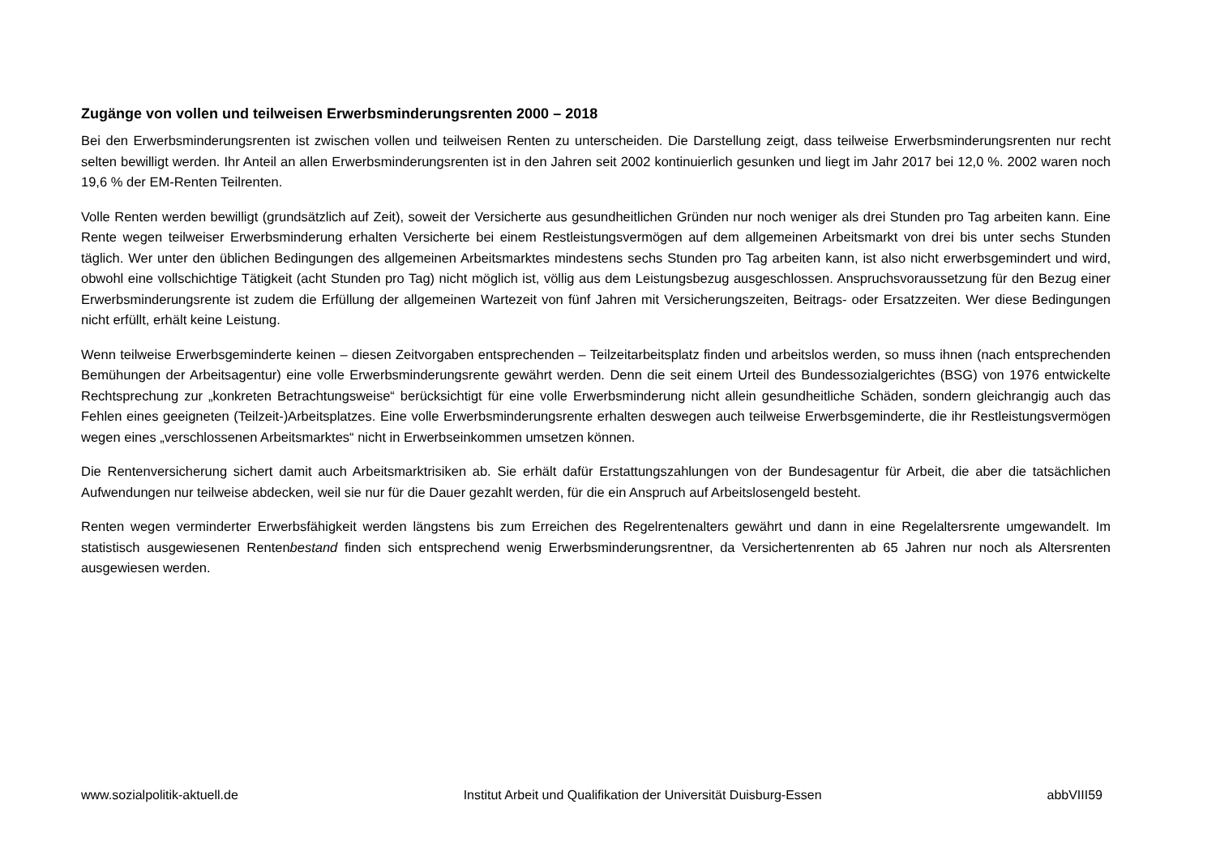Zugänge von vollen und teilweisen Erwerbsminderungsrenten 2000 – 2018
Bei den Erwerbsminderungsrenten ist zwischen vollen und teilweisen Renten zu unterscheiden. Die Darstellung zeigt, dass teilweise Erwerbsminderungsrenten nur recht selten bewilligt werden. Ihr Anteil an allen Erwerbsminderungsrenten ist in den Jahren seit 2002 kontinuierlich gesunken und liegt im Jahr 2017 bei 12,0 %. 2002 waren noch 19,6 % der EM-Renten Teilrenten.
Volle Renten werden bewilligt (grundsätzlich auf Zeit), soweit der Versicherte aus gesundheitlichen Gründen nur noch weniger als drei Stunden pro Tag arbeiten kann. Eine Rente wegen teilweiser Erwerbsminderung erhalten Versicherte bei einem Restleistungsvermögen auf dem allgemeinen Arbeitsmarkt von drei bis unter sechs Stunden täglich. Wer unter den üblichen Bedingungen des allgemeinen Arbeitsmarktes mindestens sechs Stunden pro Tag arbeiten kann, ist also nicht erwerbsgemindert und wird, obwohl eine vollschichtige Tätigkeit (acht Stunden pro Tag) nicht möglich ist, völlig aus dem Leistungsbezug ausgeschlossen. Anspruchsvoraussetzung für den Bezug einer Erwerbsminderungsrente ist zudem die Erfüllung der allgemeinen Wartezeit von fünf Jahren mit Versicherungszeiten, Beitrags- oder Ersatzzeiten. Wer diese Bedingungen nicht erfüllt, erhält keine Leistung.
Wenn teilweise Erwerbsgeminderte keinen – diesen Zeitvorgaben entsprechenden – Teilzeitarbeitsplatz finden und arbeitslos werden, so muss ihnen (nach entsprechenden Bemühungen der Arbeitsagentur) eine volle Erwerbsminderungsrente gewährt werden. Denn die seit einem Urteil des Bundessozialgerichtes (BSG) von 1976 entwickelte Rechtsprechung zur „konkreten Betrachtungsweise“ berücksichtigt für eine volle Erwerbsminderung nicht allein gesundheitliche Schäden, sondern gleichrangig auch das Fehlen eines geeigneten (Teilzeit-)Arbeitsplatzes. Eine volle Erwerbsminderungsrente erhalten deswegen auch teilweise Erwerbsgeminderte, die ihr Restleistungsvermögen wegen eines „verschlossenen Arbeitsmarktes“ nicht in Erwerbseinkommen umsetzen können.
Die Rentenversicherung sichert damit auch Arbeitsmarktrisiken ab. Sie erhält dafür Erstattungszahlungen von der Bundesagentur für Arbeit, die aber die tatsächlichen Aufwendungen nur teilweise abdecken, weil sie nur für die Dauer gezahlt werden, für die ein Anspruch auf Arbeitslosengeld besteht.
Renten wegen verminderter Erwerbsfähigkeit werden längstens bis zum Erreichen des Regelrentenalters gewährt und dann in eine Regelaltersrente umgewandelt. Im statistisch ausgewiesenen Rentenbestand finden sich entsprechend wenig Erwerbsminderungsrentner, da Versichertenrenten ab 65 Jahren nur noch als Altersrenten ausgewiesen werden.
www.sozialpolitik-aktuell.de Institut Arbeit und Qualifikation der Universität Duisburg-Essen abbVIII59